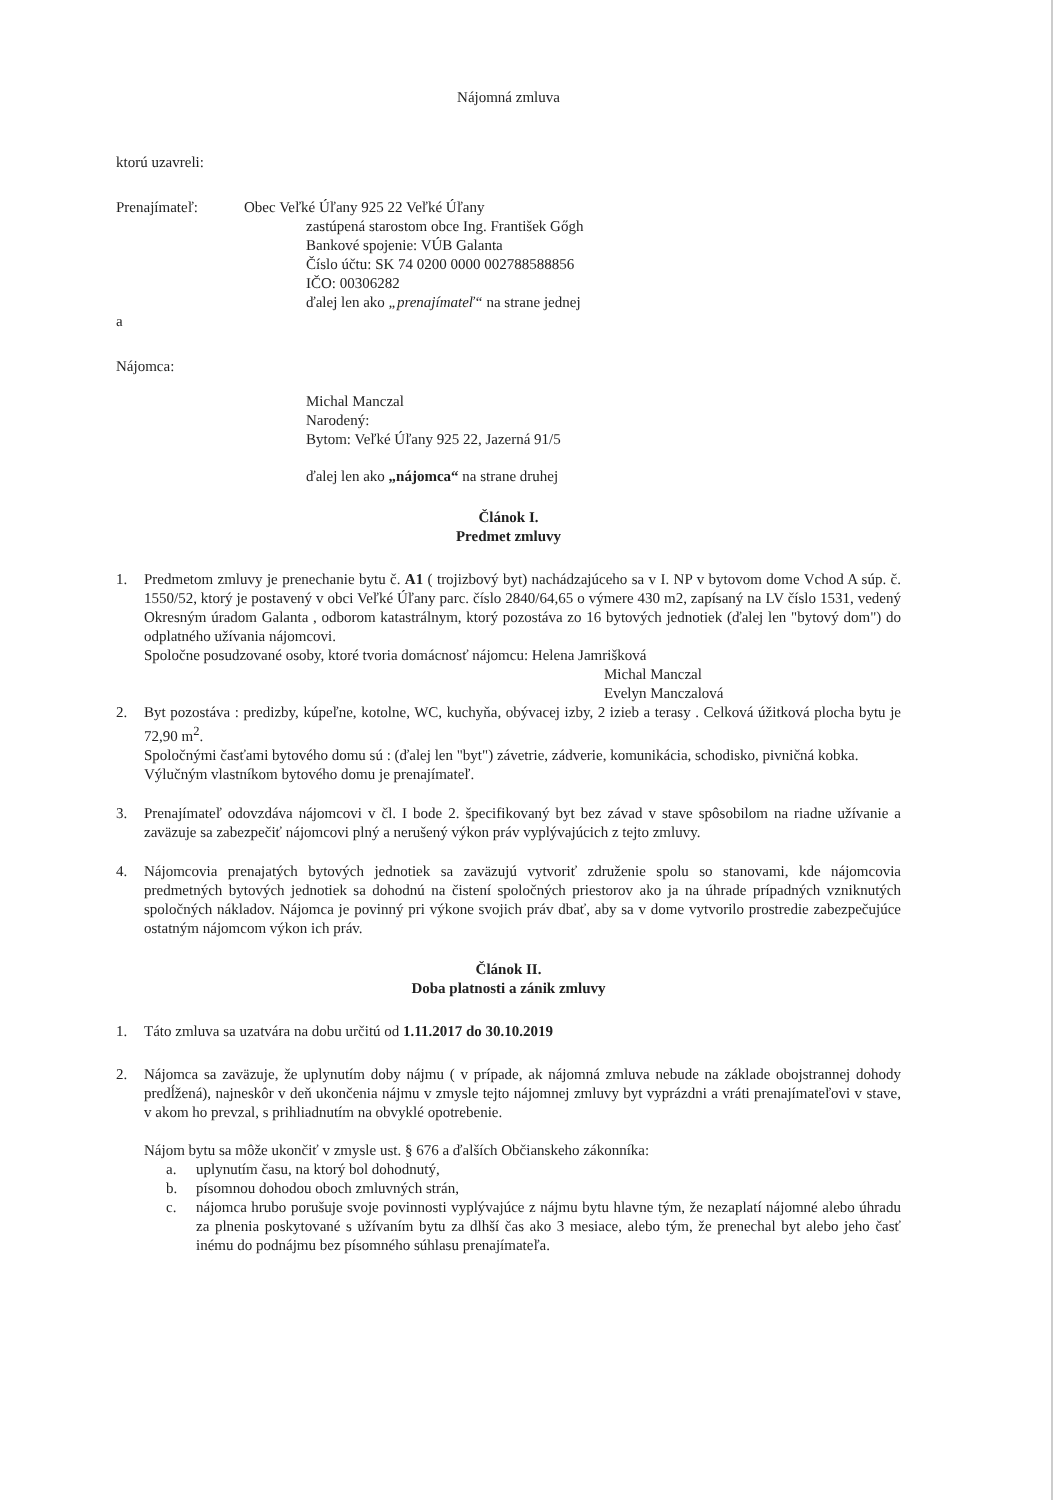Nájomná zmluva
ktorú uzavreli:
Prenajímateľ: Obec Veľké Úľany 925 22 Veľké Úľany
zastúpená starostom obce Ing. František Gőgh
Bankové spojenie: VÚB Galanta
Číslo účtu: SK 74 0200 0000 002788588856
IČO: 00306282
ďalej len ako „prenajímateľ“ na strane jednej
a
Nájomca:
Michal Manczal
Narodený:
Bytom: Veľké Úľany 925 22, Jazerná 91/5
ďalej len ako „nájomca“ na strane druhej
Článok I.
Predmet zmluvy
1. Predmetom zmluvy je prenechanie bytu č. A1 ( trojizbový byt) nachádzajúceho sa v I. NP v bytovom dome Vchod A súp. č. 1550/52, ktorý je postavený v obci Veľké Úľany parc. číslo 2840/64,65 o výmere 430 m2, zapísaný na LV číslo 1531, vedený Okresným úradom Galanta , odborom katastrálnym, ktorý pozostáva zo 16 bytových jednotiek (ďalej len "bytový dom") do odplatného užívania nájomcovi.
Spoločne posudzované osoby, ktoré tvoria domácnosť nájomcu: Helena Jamrišková
Michal Manczal
Evelyn Manczalová
2. Byt pozostáva : predizby, kúpeľne, kotolne, WC, kuchyňa, obývacej izby, 2 izieb a terasy . Celková úžitková plocha bytu je 72,90 m<sup>2</sup>.
Spoločnými časťami bytového domu sú : (ďalej len "byt") závetrie, zádverie, komunikácia, schodisko, pivničná kobka.
Výlučným vlastníkom bytového domu je prenajímateľ.
3. Prenajímateľ odovzdáva nájomcovi v čl. I bode 2. špecifikovaný byt bez závad v stave spôsobilom na riadne užívanie a zaväzuje sa zabezpečiť nájomcovi plný a nerušený výkon práv vyplývajúcich z tejto zmluvy.
4. Nájomcovia prenajatých bytových jednotiek sa zaväzujú vytvoriť združenie spolu so stanovami, kde nájomcovia predmetných bytových jednotiek sa dohodnú na čistení spoločných priestorov ako ja na úhrade prípadných vzniknutých spoločných nákladov. Nájomca je povinný pri výkone svojich práv dbať, aby sa v dome vytvorilo prostredie zabezpečujúce ostatným nájomcom výkon ich práv.
Článok II.
Doba platnosti a zánik zmluvy
1. Táto zmluva sa uzatvára na dobu určitú od 1.11.2017 do 30.10.2019
2. Nájomca sa zaväzuje, že uplynutím doby nájmu ( v prípade, ak nájomná zmluva nebude na základe obojstrannej dohody predĺžená), najneskôr v deň ukončenia nájmu v zmysle tejto nájomnej zmluvy byt vyprázdni a vráti prenajímateľovi v stave, v akom ho prevzal, s prihliadnutím na obvyklé opotrebenie.
Nájom bytu sa môže ukončiť v zmysle ust. § 676 a ďalších Občianskeho zákonníka:
a. uplynutím času, na ktorý bol dohodnutý,
b. písomnou dohodou oboch zmluvných strán,
c. nájomca hrubo porušuje svoje povinnosti vyplývajúce z nájmu bytu hlavne tým, že nezaplatí nájomné alebo úhradu za plnenia poskytované s užívaním bytu za dlhší čas ako 3 mesiace, alebo tým, že prenechal byt alebo jeho časť inému do podnájmu bez písomného súhlasu prenajímateľa.